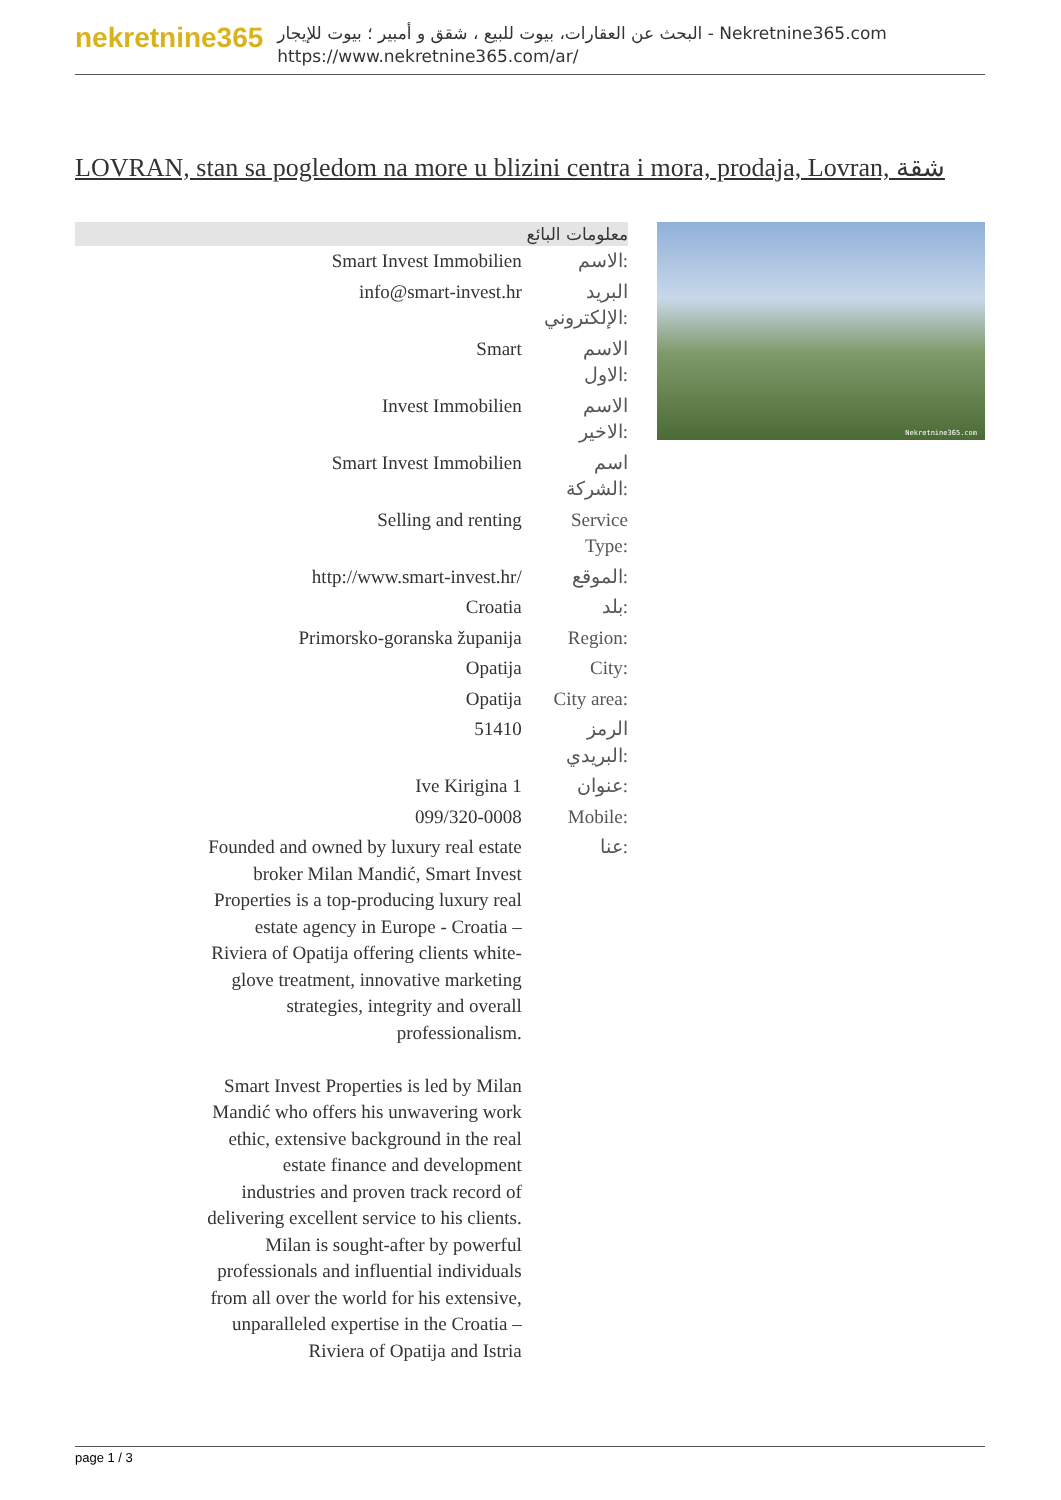nekretnine365
البحث عن العقارات، بيوت للبيع ، شقق و أمبير ؛ بيوت للإيجار - Nekretnine365.com
https://www.nekretnine365.com/ar/
LOVRAN, stan sa pogledom na more u blizini centra i mora, prodaja, Lovran, شقة
| معلومات البائع | |
| --- | --- |
| Smart Invest Immobilien | الاسم: |
| info@smart-invest.hr | البريد الإلكتروني: |
| Smart | الاسم الاول: |
| Invest Immobilien | الاسم الاخير: |
| Smart Invest Immobilien | اسم الشركة: |
| Selling and renting | Service Type: |
| http://www.smart-invest.hr/ | الموقع: |
| Croatia | بلد: |
| Primorsko-goranska županija | Region: |
| Opatija | City: |
| Opatija | City area: |
| 51410 | الرمز البريدي: |
| Ive Kirigina 1 | عنوان: |
| 099/320-0008 | Mobile: |
| Founded and owned by luxury real estate broker Milan Mandić, Smart Invest Properties is a top-producing luxury real estate agency in Europe - Croatia – Riviera of Opatija offering clients white-glove treatment, innovative marketing strategies, integrity and overall professionalism. Smart Invest Properties is led by Milan Mandić who offers his unwavering work ethic, extensive background in the real estate finance and development industries and proven track record of delivering excellent service to his clients. Milan is sought-after by powerful professionals and influential individuals from all over the world for his extensive, unparalleled expertise in the Croatia – Riviera of Opatija and Istria | عنا: |
Nekretnine365.com
page 1 / 3